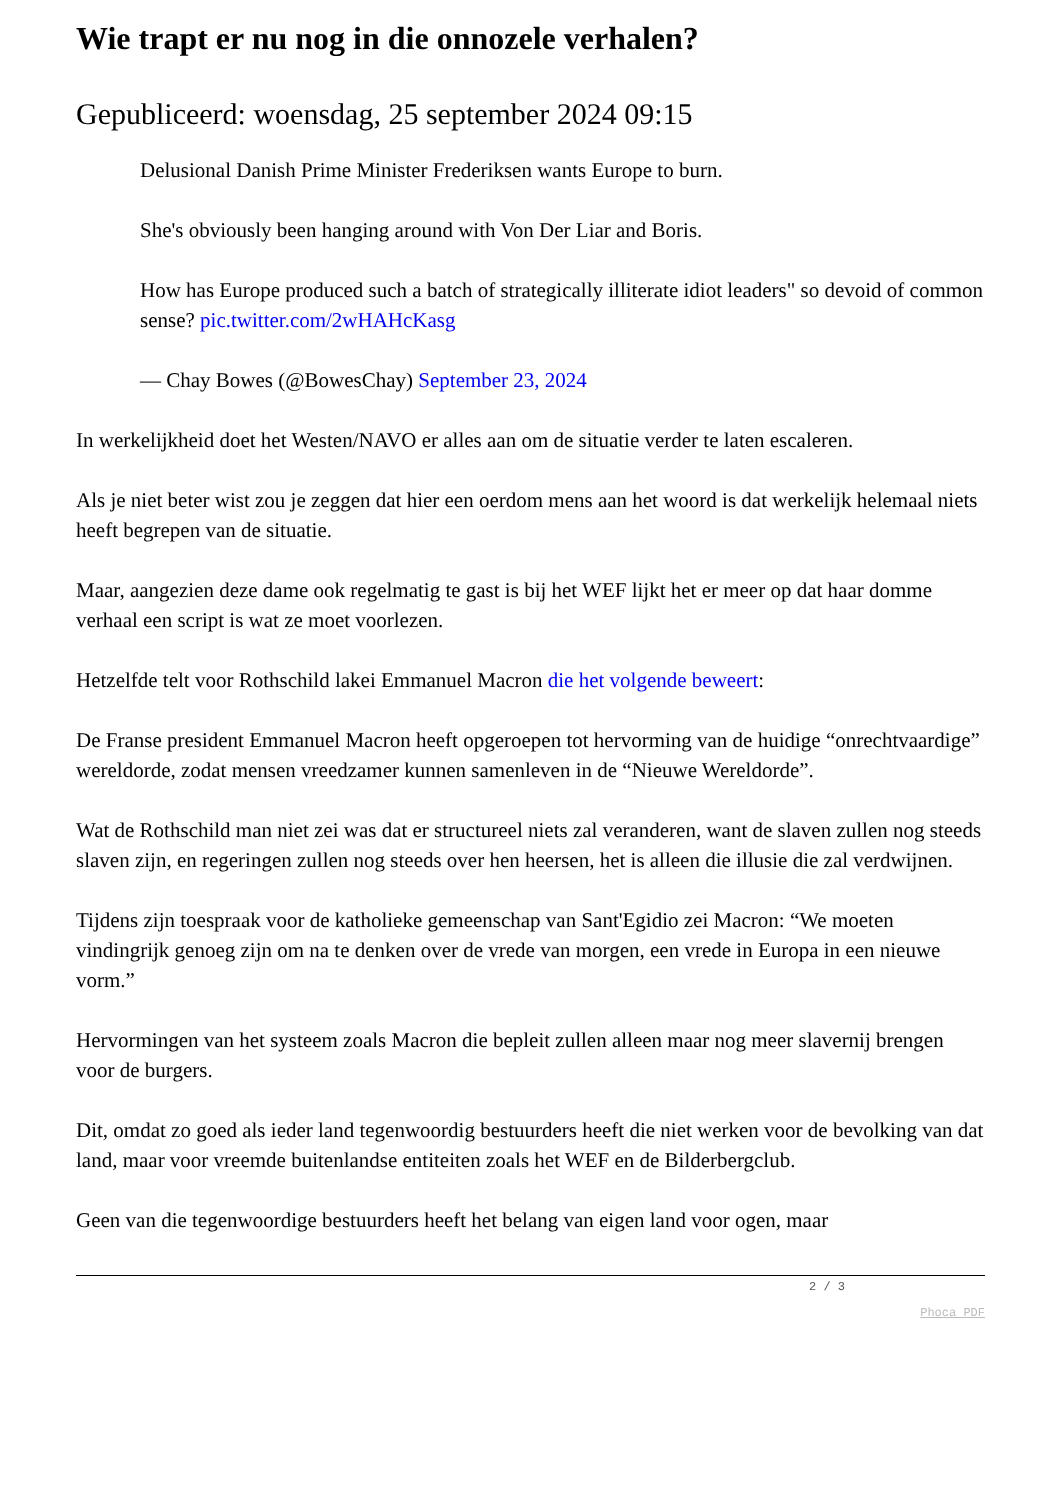Wie trapt er nu nog in die onnozele verhalen?
Gepubliceerd: woensdag, 25 september 2024 09:15
Delusional Danish Prime Minister Frederiksen wants Europe to burn.
She's obviously been hanging around with Von Der Liar and Boris.
How has Europe produced such a batch of strategically illiterate idiot leaders" so devoid of common sense? pic.twitter.com/2wHAHcKasg
— Chay Bowes (@BowesChay) September 23, 2024
In werkelijkheid doet het Westen/NAVO er alles aan om de situatie verder te laten escaleren.
Als je niet beter wist zou je zeggen dat hier een oerdom mens aan het woord is dat werkelijk helemaal niets heeft begrepen van de situatie.
Maar, aangezien deze dame ook regelmatig te gast is bij het WEF lijkt het er meer op dat haar domme verhaal een script is wat ze moet voorlezen.
Hetzelfde telt voor Rothschild lakei Emmanuel Macron die het volgende beweert:
De Franse president Emmanuel Macron heeft opgeroepen tot hervorming van de huidige “onrechtvaardige” wereldorde, zodat mensen vreedzamer kunnen samenleven in de “Nieuwe Wereldorde”.
Wat de Rothschild man niet zei was dat er structureel niets zal veranderen, want de slaven zullen nog steeds slaven zijn, en regeringen zullen nog steeds over hen heersen, het is alleen die illusie die zal verdwijnen.
Tijdens zijn toespraak voor de katholieke gemeenschap van Sant'Egidio zei Macron: “We moeten vindingrijk genoeg zijn om na te denken over de vrede van morgen, een vrede in Europa in een nieuwe vorm.”
Hervormingen van het systeem zoals Macron die bepleit zullen alleen maar nog meer slavernij brengen voor de burgers.
Dit, omdat zo goed als ieder land tegenwoordig bestuurders heeft die niet werken voor de bevolking van dat land, maar voor vreemde buitenlandse entiteiten zoals het WEF en de Bilderbergclub.
Geen van die tegenwoordige bestuurders heeft het belang van eigen land voor ogen, maar
2 / 3
Phoca PDF